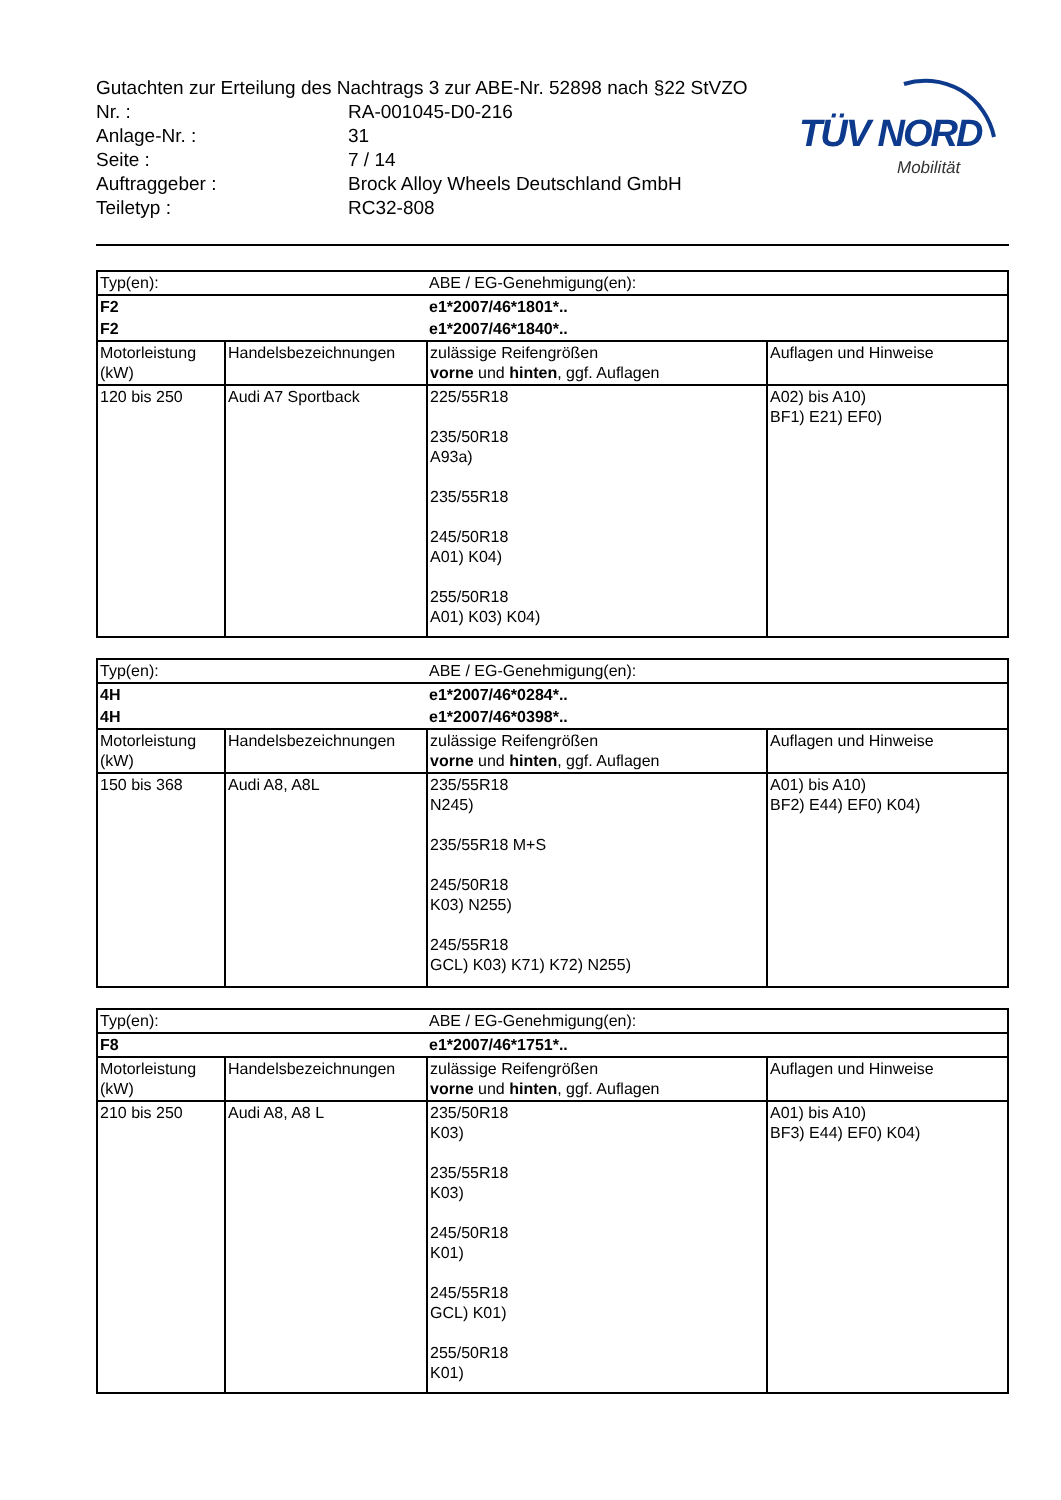TÜV NORD
Mobilität
| Gutachten zur Erteilung des Nachtrags 3 zur ABE-Nr. 52898 nach §22 StVZO | |
| Nr. : | RA-001045-D0-216 |
| Anlage-Nr. : | 31 |
| Seite : | 7 / 14 |
| Auftraggeber : | Brock Alloy Wheels Deutschland GmbH |
| Teiletyp : | RC32-808 |
| Typ(en): | | ABE / EG-Genehmigung(en): | |
| F2 | | e1*2007/46*1801*.. | |
| F2 | | e1*2007/46*1840*.. | |
| Motorleistung (kW) | Handelsbezeichnungen | zulässige Reifengrößen vorne und hinten , ggf. Auflagen | Auflagen und Hinweise |
| 120 bis 250 | Audi A7 Sportback | 225/55R18 235/50R18 A93a) 235/55R18 245/50R18 A01) K04) 255/50R18 A01) K03) K04) | A02) bis A10) BF1) E21) EF0) |
| Typ(en): | | ABE / EG-Genehmigung(en): | |
| 4H | | e1*2007/46*0284*.. | |
| 4H | | e1*2007/46*0398*.. | |
| Motorleistung (kW) | Handelsbezeichnungen | zulässige Reifengrößen vorne und hinten , ggf. Auflagen | Auflagen und Hinweise |
| 150 bis 368 | Audi A8, A8L | 235/55R18 N245) 235/55R18 M+S 245/50R18 K03) N255) 245/55R18 GCL) K03) K71) K72) N255) | A01) bis A10) BF2) E44) EF0) K04) |
| Typ(en): | | ABE / EG-Genehmigung(en): | |
| F8 | | e1*2007/46*1751*.. | |
| Motorleistung (kW) | Handelsbezeichnungen | zulässige Reifengrößen vorne und hinten , ggf. Auflagen | Auflagen und Hinweise |
| 210 bis 250 | Audi A8, A8 L | 235/50R18 K03) 235/55R18 K03) 245/50R18 K01) 245/55R18 GCL) K01) 255/50R18 K01) | A01) bis A10) BF3) E44) EF0) K04) |